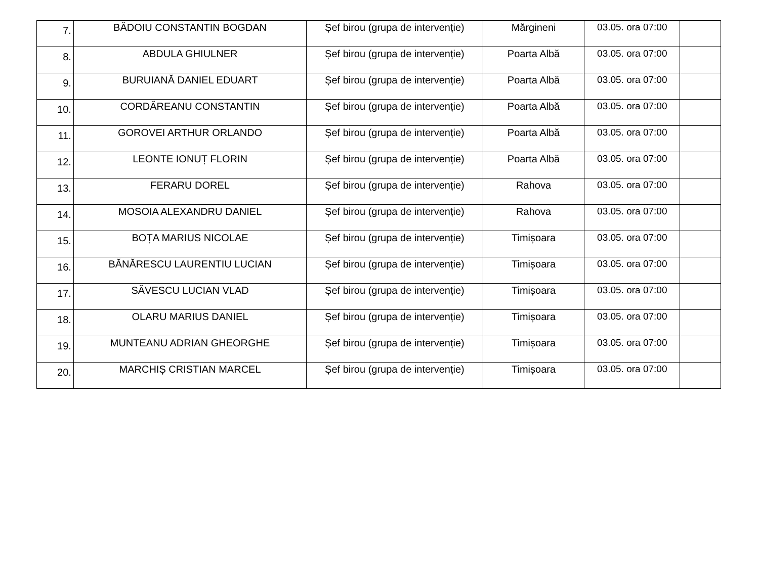| 7. | BĂDOIU CONSTANTIN BOGDAN | Șef birou (grupa de intervenție) | Mărgineni | 03.05. ora 07:00 | |
| 8. | ABDULA GHIULNER | Șef birou (grupa de intervenție) | Poarta Albă | 03.05. ora 07:00 | |
| 9. | BURUIANĂ DANIEL EDUART | Șef birou (grupa de intervenție) | Poarta Albă | 03.05. ora 07:00 | |
| 10. | CORDĂREANU CONSTANTIN | Șef birou (grupa de intervenție) | Poarta Albă | 03.05. ora 07:00 | |
| 11. | GOROVEI ARTHUR ORLANDO | Șef birou (grupa de intervenție) | Poarta Albă | 03.05. ora 07:00 | |
| 12. | LEONTE IONUȚ FLORIN | Șef birou (grupa de intervenție) | Poarta Albă | 03.05. ora 07:00 | |
| 13. | FERARU DOREL | Șef birou (grupa de intervenție) | Rahova | 03.05. ora 07:00 | |
| 14. | MOSOIA ALEXANDRU DANIEL | Șef birou (grupa de intervenție) | Rahova | 03.05. ora 07:00 | |
| 15. | BOȚA MARIUS NICOLAE | Șef birou (grupa de intervenție) | Timișoara | 03.05. ora 07:00 | |
| 16. | BĂNĂRESCU LAURENTIU LUCIAN | Șef birou (grupa de intervenție) | Timișoara | 03.05. ora 07:00 | |
| 17. | SĂVESCU LUCIAN VLAD | Șef birou (grupa de intervenție) | Timișoara | 03.05. ora 07:00 | |
| 18. | OLARU MARIUS DANIEL | Șef birou (grupa de intervenție) | Timișoara | 03.05. ora 07:00 | |
| 19. | MUNTEANU ADRIAN GHEORGHE | Șef birou (grupa de intervenție) | Timișoara | 03.05. ora 07:00 | |
| 20. | MARCHIȘ CRISTIAN MARCEL | Șef birou (grupa de intervenție) | Timișoara | 03.05. ora 07:00 | |